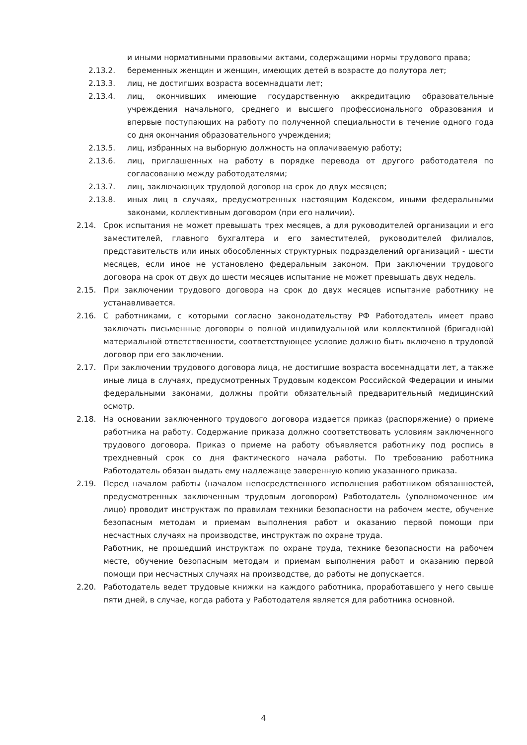и иными нормативными правовыми актами, содержащими нормы трудового права;
2.13.2. беременных женщин и женщин, имеющих детей в возрасте до полутора лет;
2.13.3. лиц, не достигших возраста восемнадцати лет;
2.13.4. лиц, окончивших имеющие государственную аккредитацию образовательные учреждения начального, среднего и высшего профессионального образования и впервые поступающих на работу по полученной специальности в течение одного года со дня окончания образовательного учреждения;
2.13.5. лиц, избранных на выборную должность на оплачиваемую работу;
2.13.6. лиц, приглашенных на работу в порядке перевода от другого работодателя по согласованию между работодателями;
2.13.7. лиц, заключающих трудовой договор на срок до двух месяцев;
2.13.8. иных лиц в случаях, предусмотренных настоящим Кодексом, иными федеральными законами, коллективным договором (при его наличии).
2.14. Срок испытания не может превышать трех месяцев, а для руководителей организации и его заместителей, главного бухгалтера и его заместителей, руководителей филиалов, представительств или иных обособленных структурных подразделений организаций - шести месяцев, если иное не установлено федеральным законом. При заключении трудового договора на срок от двух до шести месяцев испытание не может превышать двух недель.
2.15. При заключении трудового договора на срок до двух месяцев испытание работнику не устанавливается.
2.16. С работниками, с которыми согласно законодательству РФ Работодатель имеет право заключать письменные договоры о полной индивидуальной или коллективной (бригадной) материальной ответственности, соответствующее условие должно быть включено в трудовой договор при его заключении.
2.17. При заключении трудового договора лица, не достигшие возраста восемнадцати лет, а также иные лица в случаях, предусмотренных Трудовым кодексом Российской Федерации и иными федеральными законами, должны пройти обязательный предварительный медицинский осмотр.
2.18. На основании заключенного трудового договора издается приказ (распоряжение) о приеме работника на работу. Содержание приказа должно соответствовать условиям заключенного трудового договора. Приказ о приеме на работу объявляется работнику под роспись в трехдневный срок со дня фактического начала работы. По требованию работника Работодатель обязан выдать ему надлежаще заверенную копию указанного приказа.
2.19. Перед началом работы (началом непосредственного исполнения работником обязанностей, предусмотренных заключенным трудовым договором) Работодатель (уполномоченное им лицо) проводит инструктаж по правилам техники безопасности на рабочем месте, обучение безопасным методам и приемам выполнения работ и оказанию первой помощи при несчастных случаях на производстве, инструктаж по охране труда.
Работник, не прошедший инструктаж по охране труда, технике безопасности на рабочем месте, обучение безопасным методам и приемам выполнения работ и оказанию первой помощи при несчастных случаях на производстве, до работы не допускается.
2.20. Работодатель ведет трудовые книжки на каждого работника, проработавшего у него свыше пяти дней, в случае, когда работа у Работодателя является для работника основной.
4